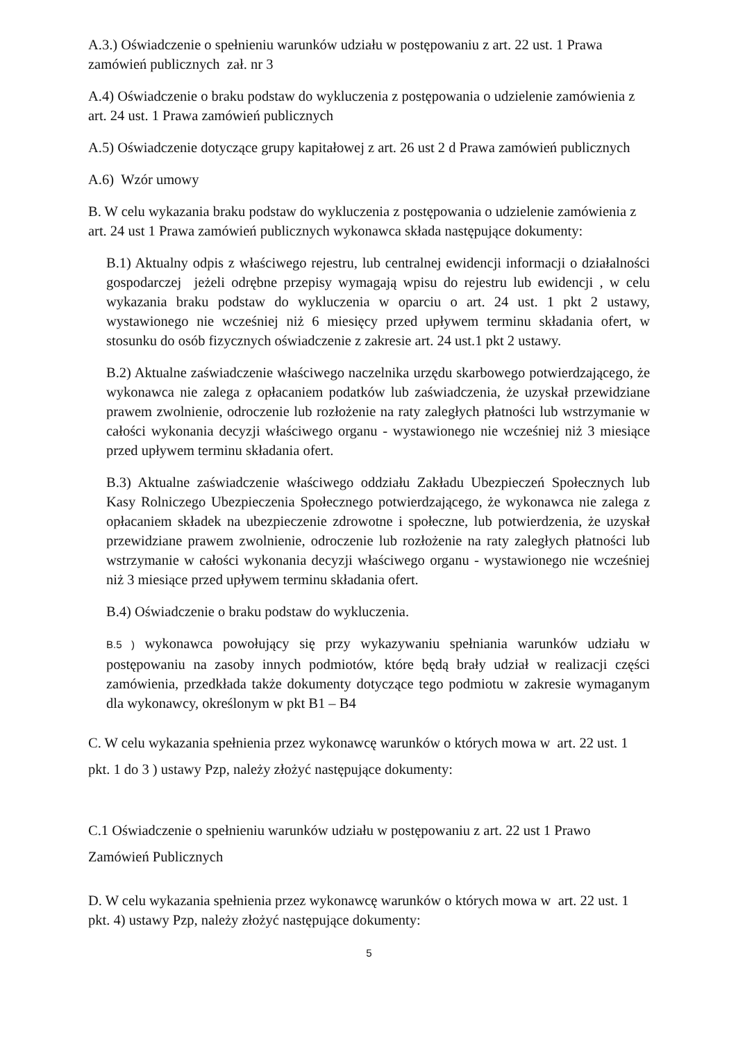A.3.) Oświadczenie o spełnieniu warunków udziału w postępowaniu z art. 22 ust. 1 Prawa zamówień publicznych zał. nr 3
A.4) Oświadczenie o braku podstaw do wykluczenia z postępowania o udzielenie zamówienia z art. 24 ust. 1 Prawa zamówień publicznych
A.5) Oświadczenie dotyczące grupy kapitałowej z art. 26 ust 2 d Prawa zamówień publicznych
A.6) Wzór umowy
B. W celu wykazania braku podstaw do wykluczenia z postępowania o udzielenie zamówienia z art. 24 ust 1 Prawa zamówień publicznych wykonawca składa następujące dokumenty:
B.1) Aktualny odpis z właściwego rejestru, lub centralnej ewidencji informacji o działalności gospodarczej jeżeli odrębne przepisy wymagają wpisu do rejestru lub ewidencji , w celu wykazania braku podstaw do wykluczenia w oparciu o art. 24 ust. 1 pkt 2 ustawy, wystawionego nie wcześniej niż 6 miesięcy przed upływem terminu składania ofert, w stosunku do osób fizycznych oświadczenie z zakresie art. 24 ust.1 pkt 2 ustawy.
B.2) Aktualne zaświadczenie właściwego naczelnika urzędu skarbowego potwierdzającego, że wykonawca nie zalega z opłacaniem podatków lub zaświadczenia, że uzyskał przewidziane prawem zwolnienie, odroczenie lub rozłożenie na raty zaległych płatności lub wstrzymanie w całości wykonania decyzji właściwego organu - wystawionego nie wcześniej niż 3 miesiące przed upływem terminu składania ofert.
B.3) Aktualne zaświadczenie właściwego oddziału Zakładu Ubezpieczeń Społecznych lub Kasy Rolniczego Ubezpieczenia Społecznego potwierdzającego, że wykonawca nie zalega z opłacaniem składek na ubezpieczenie zdrowotne i społeczne, lub potwierdzenia, że uzyskał przewidziane prawem zwolnienie, odroczenie lub rozłożenie na raty zaległych płatności lub wstrzymanie w całości wykonania decyzji właściwego organu - wystawionego nie wcześniej niż 3 miesiące przed upływem terminu składania ofert.
B.4) Oświadczenie o braku podstaw do wykluczenia.
B.5 ) wykonawca powołujący się przy wykazywaniu spełniania warunków udziału w postępowaniu na zasoby innych podmiotów, które będą brały udział w realizacji części zamówienia, przedkłada także dokumenty dotyczące tego podmiotu w zakresie wymaganym dla wykonawcy, określonym w pkt B1 – B4
C. W celu wykazania spełnienia przez wykonawcę warunków o których mowa w art. 22 ust. 1 pkt. 1 do 3 ) ustawy Pzp, należy złożyć następujące dokumenty:
C.1 Oświadczenie o spełnieniu warunków udziału w postępowaniu z art. 22 ust 1 Prawo Zamówień Publicznych
D. W celu wykazania spełnienia przez wykonawcę warunków o których mowa w art. 22 ust. 1 pkt. 4) ustawy Pzp, należy złożyć następujące dokumenty:
5